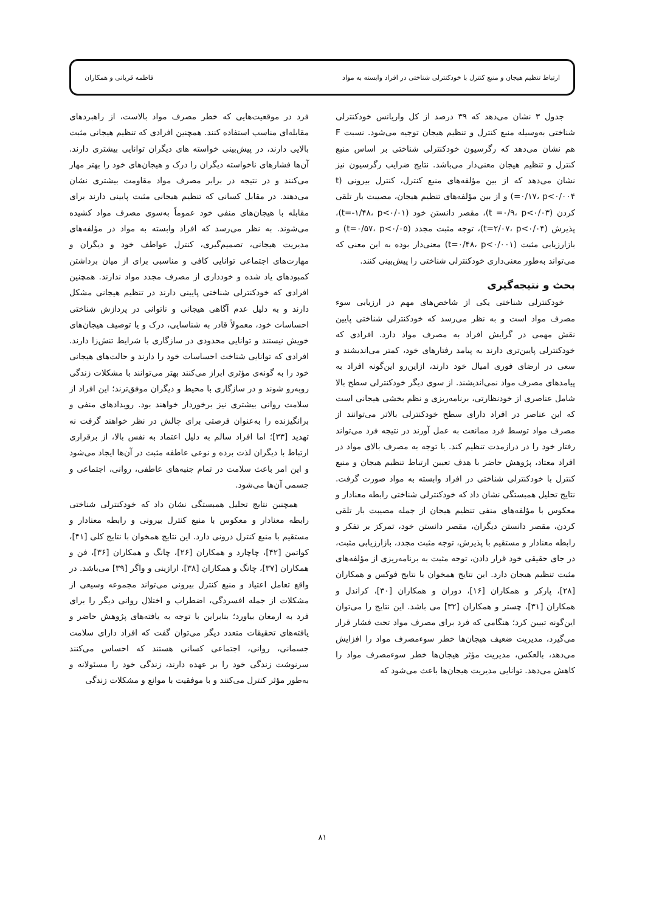ارتباط تنظیم هیجان و منبع کنترل با خودکنترلی شناختی در افراد وابسته به مواد فاطمه قربانی و همکاران
جدول ۳ نشان می‌دهد که ۳۹ درصد از کل واریانس خودکنترلی شناختی به‌وسیله منبع کنترل و تنظیم هیجان توجیه می‌شود. نسبت F هم نشان می‌دهد که رگرسیون خودکنترلی شناختی بر اساس منبع کنترل و تنظیم هیجان معنی‌دار می‌باشد. نتایج ضرایب رگرسیون نیز نشان می‌دهد که از بین مؤلفه‌های منبع کنترل، کنترل بیرونی (t =۰/۱۷، p<۰/۰۰۴) و از بین مؤلفه‌های تنظیم هیجان، مصیبت بار تلقی کردن (t =۰/۹، p<۰/۰۳)، مقصر دانستن خود (t=-۱/۴۸، p<۰/۰۱)، پذیرش (t=۲/۰۷، p<۰/۰۴)، توجه مثبت مجدد (t=۰/۵۷، p<۰/۰۵) و بازارزیابی مثبت (t=۰/۴۸، p<۰/۰۰۱) معنی‌دار بوده به این معنی که می‌تواند به‌طور معنی‌داری خودکنترلی شناختی را پیش‌بینی کنند.
بحث و نتیجه‌گیری
خودکنترلی شناختی یکی از شاخص‌های مهم در ارزیابی سوء مصرف مواد است و به نظر می‌رسد که خودکنترلی شناختی پایین نقش مهمی در گرایش افراد به مصرف مواد دارد. افرادی که خودکنترلی پایین‌تری دارند به پیامد رفتارهای خود، کمتر می‌اندیشند و سعی در ارضای فوری امیال خود دارند، ازاین‌رو این‌گونه افراد به پیامدهای مصرف مواد نمی‌اندیشند. از سوی دیگر خودکنترلی سطح بالا شامل عناصری از خودنظارتی، برنامه‌ریزی و نظم بخشی هیجانی است که این عناصر در افراد دارای سطح خودکنترلی بالاتر می‌توانند از مصرف مواد توسط فرد ممانعت به عمل آورند در نتیجه فرد می‌تواند رفتار خود را در درازمدت تنظیم کند. با توجه به مصرف بالای مواد در افراد معتاد، پژوهش حاضر با هدف تعیین ارتباط تنظیم هیجان و منبع کنترل با خودکنترلی شناختی در افراد وابسته به مواد صورت گرفت. نتایج تحلیل همبستگی نشان داد که خودکنترلی شناختی رابطه معنادار و معکوس با مؤلفه‌های منفی تنظیم هیجان از جمله مصیبت بار تلقی کردن، مقصر دانستن دیگران، مقصر دانستن خود، تمرکز بر تفکر و رابطه معنادار و مستقیم با پذیرش، توجه مثبت مجدد، بازارزیابی مثبت، در جای حقیقی خود قرار دادن، توجه مثبت به برنامه‌ریزی از مؤلفه‌های مثبت تنظیم هیجان دارد. این نتایج همخوان با نتایج فوکس و همکاران [۲۸]، پارکر و همکاران [۱۶]، دوران و همکاران [۳۰]، کراندل و همکاران [۳۱]، چستر و همکاران [۳۲] می باشد. این نتایج را می‌توان این‌گونه تبیین کرد؛ هنگامی که فرد برای مصرف مواد تحت فشار قرار می‌گیرد، مدیریت ضعیف هیجان‌ها خطر سوءمصرف مواد را افزایش می‌دهد، بالعکس، مدیریت مؤثر هیجان‌ها خطر سوءمصرف مواد را کاهش می‌دهد. توانایی مدیریت هیجان‌ها باعث می‌شود که
فرد در موقعیت‌هایی که خطر مصرف مواد بالاست، از راهبردهای مقابله‌ای مناسب استفاده کنند. همچنین افرادی که تنظیم هیجانی مثبت بالایی دارند، در پیش‌بینی خواسته های دیگران توانایی بیشتری دارند. آن‌ها فشارهای ناخواسته دیگران را درک و هیجان‌های خود را بهتر مهار می‌کنند و در نتیجه در برابر مصرف مواد مقاومت بیشتری نشان می‌دهند. در مقابل کسانی که تنظیم هیجانی مثبت پایینی دارند برای مقابله با هیجان‌های منفی خود عموماً به‌سوی مصرف مواد کشیده می‌شوند. به نظر می‌رسد که افراد وابسته به مواد در مؤلفه‌های مدیریت هیجانی، تصمیم‌گیری، کنترل عواطف خود و دیگران و مهارت‌های اجتماعی توانایی کافی و مناسبی برای از میان برداشتن کمبودهای یاد شده و خودداری از مصرف مجدد مواد ندارند. همچنین افرادی که خودکنترلی شناختی پایینی دارند در تنظیم هیجانی مشکل دارند و به دلیل عدم آگاهی هیجانی و ناتوانی در پردازش شناختی احساسات خود، معمولاً قادر به شناسایی، درک و یا توصیف هیجان‌های خویش نیستند و توانایی محدودی در سازگاری با شرایط تنش‌زا دارند. افرادی که توانایی شناخت احساسات خود را دارند و حالت‌های هیجانی خود را به گونه‌ی مؤثری ابراز می‌کنند بهتر می‌توانند با مشکلات زندگی روبه‌رو شوند و در سازگاری با محیط و دیگران موفق‌ترند؛ این افراد از سلامت روانی بیشتری نیز برخوردار خواهند بود. رویدادهای منفی و برانگیزنده را به‌عنوان فرصتی برای چالش در نظر خواهند گرفت نه تهدید [۳۳]؛ اما افراد سالم به دلیل اعتماد به نفس بالا، از برقراری ارتباط با دیگران لذت برده و نوعی عاطفه مثبت در آن‌ها ایجاد می‌شود و این امر باعث سلامت در تمام جنبه‌های عاطفی، روانی، اجتماعی و جسمی آن‌ها می‌شود.
همچنین نتایج تحلیل همبستگی نشان داد که خودکنترلی شناختی رابطه معنادار و معکوس با منبع کنترل بیرونی و رابطه معنادار و مستقیم با منبع کنترل درونی دارد. این نتایج همخوان با نتایج کلی [۴۱]، کواتمن [۴۲]، چاچارد و همکاران [۲۶]، چانگ و همکاران [۳۶]، فن و همکاران [۳۷]، چانگ و همکاران [۳۸]، ارازینی و واگر [۳۹] می‌باشد. در واقع تعامل اعتیاد و منبع کنترل بیرونی می‌تواند مجموعه وسیعی از مشکلات از جمله افسردگی، اضطراب و اختلال روانی دیگر را برای فرد به ارمغان بیاورد؛ بنابراین با توجه به یافته‌های پژوهش حاضر و یافته‌های تحقیقات متعدد دیگر می‌توان گفت که افراد دارای سلامت جسمانی، روانی، اجتماعی کسانی هستند که احساس می‌کنند سرنوشت زندگی خود را بر عهده دارند، زندگی خود را مسئولانه و به‌طور مؤثر کنترل می‌کنند و با موفقیت با موانع و مشکلات زندگی
۸۱